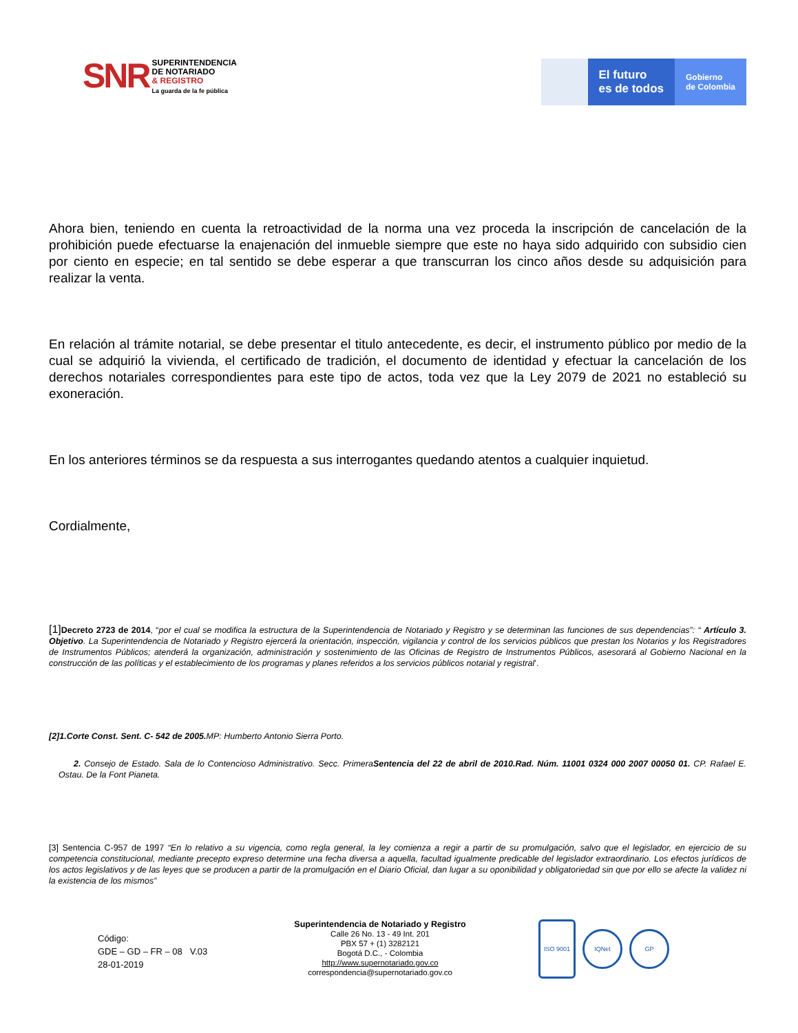SNR
SUPERINTENDENCIA
DE NOTARIADO
& REGISTRO
La guarda de la fe pública
El futuro
es de todos
Gobierno
de Colombia
Ahora bien, teniendo en cuenta la retroactividad de la norma una vez proceda la inscripción de cancelación de la prohibición puede efectuarse la enajenación del inmueble siempre que este no haya sido adquirido con subsidio cien por ciento en especie; en tal sentido se debe esperar a que transcurran los cinco años desde su adquisición para realizar la venta.
En relación al trámite notarial, se debe presentar el titulo antecedente, es decir, el instrumento público por medio de la cual se adquirió la vivienda, el certificado de tradición, el documento de identidad y efectuar la cancelación de los derechos notariales correspondientes para este tipo de actos, toda vez que la Ley 2079 de 2021 no estableció su exoneración.
En los anteriores términos se da respuesta a sus interrogantes quedando atentos a cualquier inquietud.
Cordialmente,
[1] Decreto 2723 de 2014, “por el cual se modifica la estructura de la Superintendencia de Notariado y Registro y se determinan las funciones de sus dependencias”: “ Artículo 3. Objetivo. La Superintendencia de Notariado y Registro ejercerá la orientación, inspección, vigilancia y control de los servicios públicos que prestan los Notarios y los Registradores de Instrumentos Públicos; atenderá la organización, administración y sostenimiento de las Oficinas de Registro de Instrumentos Públicos, asesorará al Gobierno Nacional en la construcción de las políticas y el establecimiento de los programas y planes referidos a los servicios públicos notarial y registral’.
[2]1.Corte Const. Sent. C- 542 de 2005. MP: Humberto Antonio Sierra Porto.
2. Consejo de Estado. Sala de lo Contencioso Administrativo. Secc. PrimeraSentencia del 22 de abril de 2010.Rad. Núm. 11001 0324 000 2007 00050 01. CP. Rafael E. Ostau. De la Font Pianeta.
[3] Sentencia C-957 de 1997 “En lo relativo a su vigencia, como regla general, la ley comienza a regir a partir de su promulgación, salvo que el legislador, en ejercicio de su competencia constitucional, mediante precepto expreso determine una fecha diversa a aquella, facultad igualmente predicable del legislador extraordinario. Los efectos jurídicos de los actos legislativos y de las leyes que se producen a partir de la promulgación en el Diario Oficial, dan lugar a su oponibilidad y obligatoriedad sin que por ello se afecte la validez ni la existencia de los mismos”
Código:
GDE – GD – FR – 08 V.03
28-01-2019
Superintendencia de Notariado y Registro
Calle 26 No. 13 - 49 Int. 201
PBX 57 + (1) 3282121
Bogotá D.C., - Colombia
http://www.supernotariado.gov.co
correspondencia@supernotariado.gov.co
ISO 9001
IQNet GP